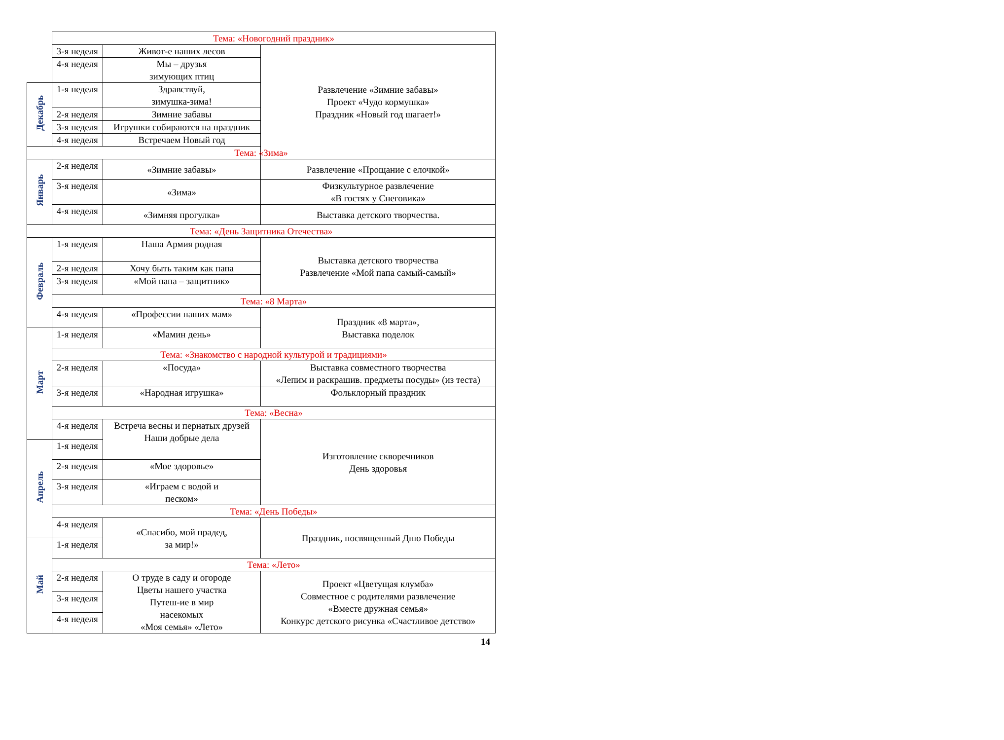| | Тема: «Новогодний праздник» | | |
| | 3-я неделя | Живот-е наших лесов | Развлечение «Зимние забавы» Проект «Чудо кормушка» Праздник «Новый год шагает!» |
| | 4-я неделя | Мы – друзья зимующих птиц | |
| Декабрь | 1-я неделя | Здравствуй, зимушка-зима! | |
| | 2-я неделя | Зимние забавы | |
| | 3-я неделя | Игрушки собираются на праздник | |
| | 4-я неделя | Встречаем Новый год | |
| Тема: «Зима» | | | |
| Январь | 2-я неделя | «Зимние забавы» | Развлечение «Прощание с елочкой» |
| | 3-я неделя | «Зима» | Физкультурное развлечение «В гостях у Снеговика» |
| | 4-я неделя | «Зимняя прогулка» | Выставка детского творчества. |
| Тема: «День Защитника Отечества» | | | |
| Февраль | 1-я неделя | Наша Армия родная | Выставка детского творчества Развлечение «Мой папа самый-самый» |
| | 2-я неделя | Хочу быть таким как папа | |
| | 3-я неделя | «Мой папа – защитник» | |
| | Тема: «8 Марта» | | |
| | 4-я неделя | «Профессии наших мам» | Праздник «8 марта», Выставка поделок |
| Март | 1-я неделя | «Мамин день» | |
| | Тема: «Знакомство с народной культурой и традициями» | | |
| | 2-я неделя | «Посуда» | Выставка совместного творчества «Лепим и раскрашив. предметы посуды» (из теста) |
| | 3-я неделя | «Народная игрушка» | Фольклорный праздник |
| | Тема: «Весна» | | |
| | 4-я неделя | Встреча весны и пернатых друзей Наши добрые дела | Изготовление скворечников День здоровья |
| Апрель | 1-я неделя | | |
| | 2-я неделя | «Мое здоровье» | |
| | 3-я неделя | «Играем с водой и песком» | |
| | Тема: «День Победы» | | |
| | 4-я неделя | «Спасибо, мой прадед, за мир!» | Праздник, посвященный Дню Победы |
| Май | 1-я неделя | | |
| | Тема: «Лето» | | |
| | 2-я неделя | О труде в саду и огороде Цветы нашего участка Путеш-ие в мир насекомых «Моя семья» «Лето» | Проект «Цветущая клумба» Совместное с родителями развлечение «Вместе дружная семья» Конкурс детского рисунка «Счастливое детство» |
| | 3-я неделя | | |
| | 4-я неделя | | |
14